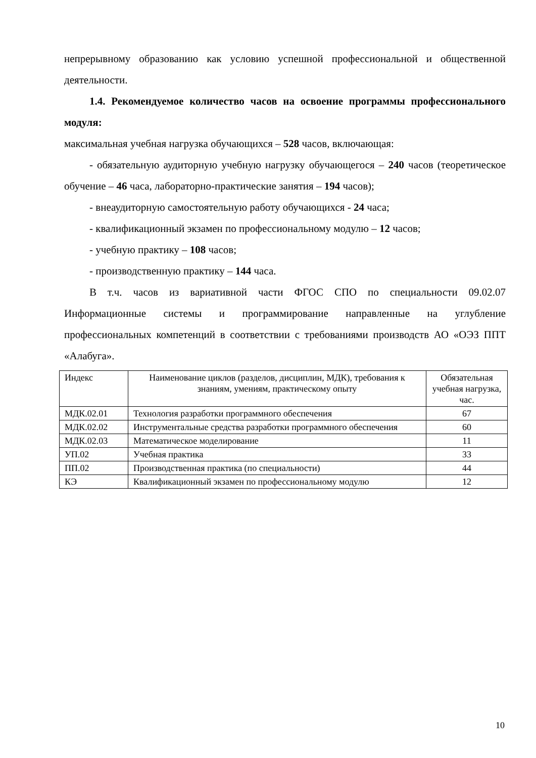непрерывному образованию как условию успешной профессиональной и общественной деятельности.
1.4. Рекомендуемое количество часов на освоение программы профессионального модуля:
максимальная учебная нагрузка обучающихся – 528 часов, включающая:
- обязательную аудиторную учебную нагрузку обучающегося – 240 часов (теоретическое обучение – 46 часа, лабораторно-практические занятия – 194 часов);
- внеаудиторную самостоятельную работу обучающихся - 24 часа;
- квалификационный экзамен по профессиональному модулю – 12 часов;
- учебную практику – 108 часов;
- производственную практику – 144 часа.
В т.ч. часов из вариативной части ФГОС СПО по специальности 09.02.07 Информационные системы и программирование направленные на углубление профессиональных компетенций в соответствии с требованиями производств АО «ОЭЗ ППТ «Алабуга».
| Индекс | Наименование циклов (разделов, дисциплин, МДК), требования к знаниям, умениям, практическому опыту | Обязательная учебная нагрузка, час. |
| МДК.02.01 | Технология разработки программного обеспечения | 67 |
| МДК.02.02 | Инструментальные средства разработки программного обеспечения | 60 |
| МДК.02.03 | Математическое моделирование | 11 |
| УП.02 | Учебная практика | 33 |
| ПП.02 | Производственная практика (по специальности) | 44 |
| КЭ | Квалификационный экзамен по профессиональному модулю | 12 |
10